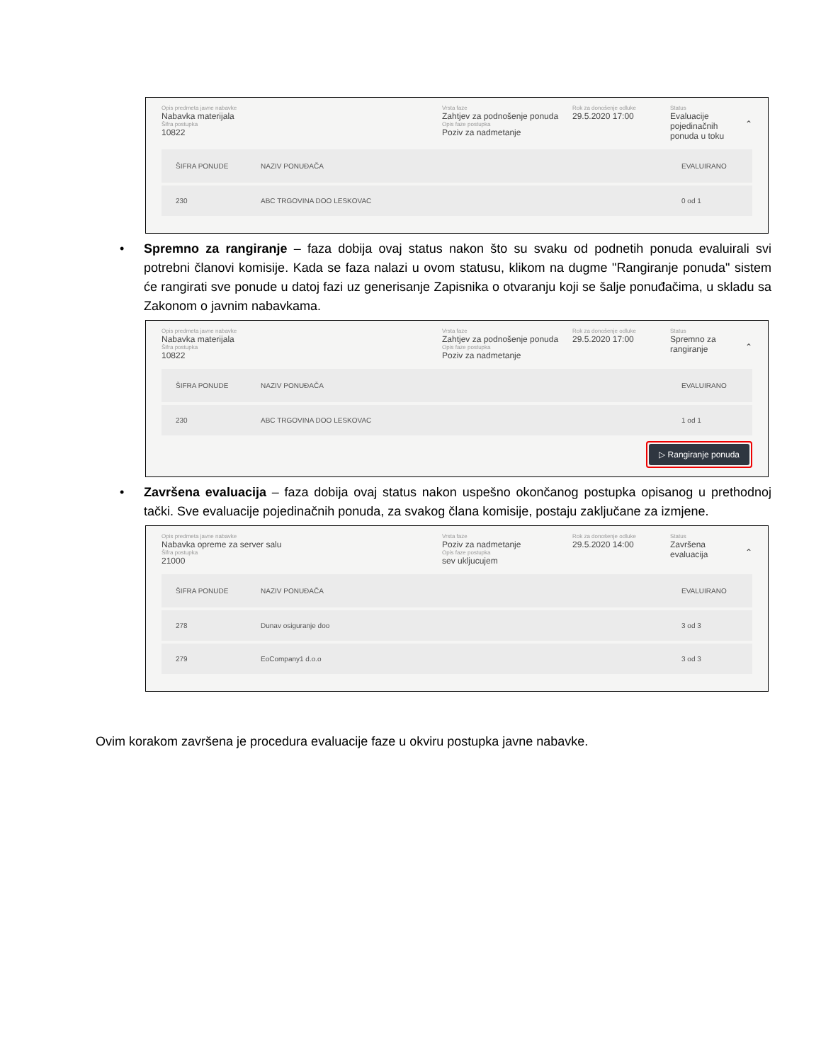Opis predmeta javne nabavke
Nabavka materijala
Šifra postupka
10822
Vrsta faze
Zahtjev za podnošenje ponuda
Opis faze postupka
Poziv za nadmetanje
Rok za donošenje odluke
29.5.2020 17:00
Status
Evaluacije pojedinačnih ponuda u toku
⌃
| ŠIFRA PONUDE | NAZIV PONUĐAČA | EVALUIRANO |
| --- | --- | --- |
| 230 | ABC TRGOVINA DOO LESKOVAC | 0 od 1 |
• Spremno za rangiranje – faza dobija ovaj status nakon što su svaku od podnetih ponuda evaluirali svi potrebni članovi komisije. Kada se faza nalazi u ovom statusu, klikom na dugme "Rangiranje ponuda" sistem će rangirati sve ponude u datoj fazi uz generisanje Zapisnika o otvaranju koji se šalje ponuđačima, u skladu sa Zakonom o javnim nabavkama.
Opis predmeta javne nabavke
Nabavka materijala
Šifra postupka
10822
Vrsta faze
Zahtjev za podnošenje ponuda
Opis faze postupka
Poziv za nadmetanje
Rok za donošenje odluke
29.5.2020 17:00
Status
Spremno za rangiranje
⌃
| ŠIFRA PONUDE | NAZIV PONUĐAČA | EVALUIRANO |
| --- | --- | --- |
| 230 | ABC TRGOVINA DOO LESKOVAC | 1 od 1 |
▷ Rangiranje ponuda
• Završena evaluacija – faza dobija ovaj status nakon uspešno okončanog postupka opisanog u prethodnoj tački. Sve evaluacije pojedinačnih ponuda, za svakog člana komisije, postaju zaključane za izmjene.
Opis predmeta javne nabavke
Nabavka opreme za server salu
Šifra postupka
21000
Vrsta faze
Poziv za nadmetanje
Opis faze postupka
sev ukljucujem
Rok za donošenje odluke
29.5.2020 14:00
Status
Završena evaluacija
⌃
| ŠIFRA PONUDE | NAZIV PONUĐAČA | EVALUIRANO |
| --- | --- | --- |
| 278 | Dunav osiguranje doo | 3 od 3 |
| 279 | EoCompany1 d.o.o | 3 od 3 |
Ovim korakom završena je procedura evaluacije faze u okviru postupka javne nabavke.